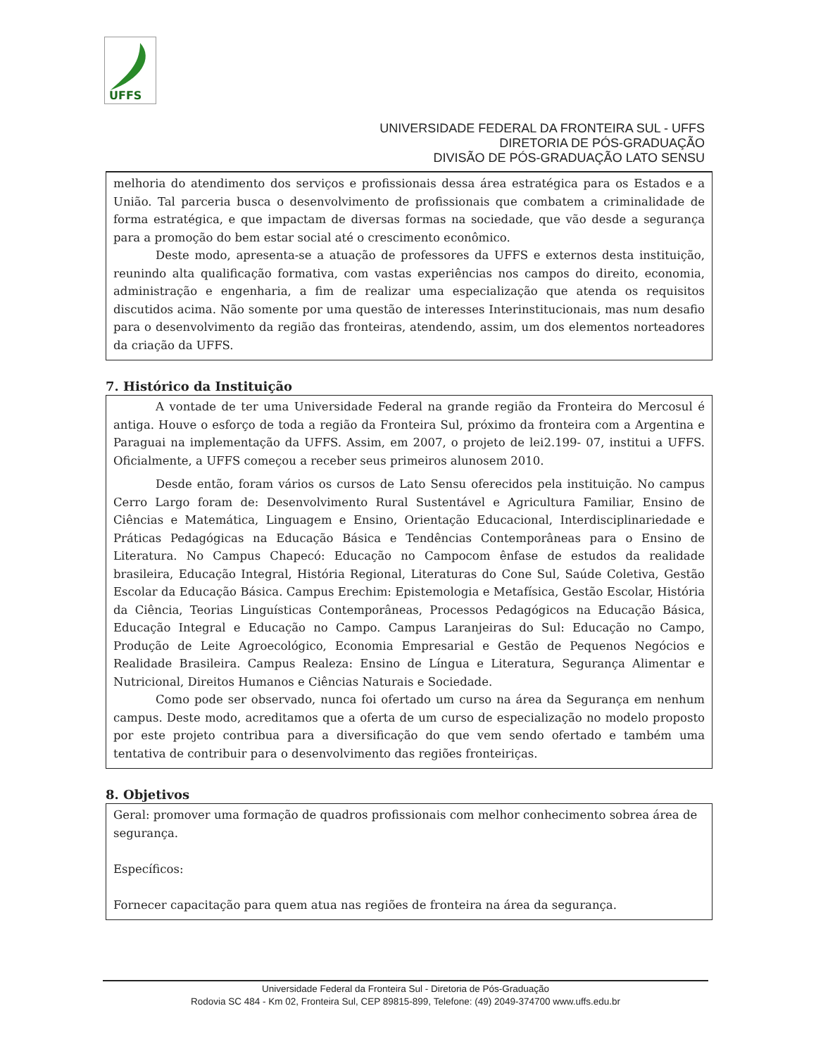UFFS
UNIVERSIDADE FEDERAL DA FRONTEIRA SUL - UFFS
DIRETORIA DE PÓS-GRADUAÇÃO
DIVISÃO DE PÓS-GRADUAÇÃO LATO SENSU
melhoria do atendimento dos serviços e profissionais dessa área estratégica para os Estados e a União. Tal parceria busca o desenvolvimento de profissionais que combatem a criminalidade de forma estratégica, e que impactam de diversas formas na sociedade, que vão desde a segurança para a promoção do bem estar social até o crescimento econômico.
Deste modo, apresenta-se a atuação de professores da UFFS e externos desta instituição, reunindo alta qualificação formativa, com vastas experiências nos campos do direito, economia, administração e engenharia, a fim de realizar uma especialização que atenda os requisitos discutidos acima. Não somente por uma questão de interesses Interinstitucionais, mas num desafio para o desenvolvimento da região das fronteiras, atendendo, assim, um dos elementos norteadores da criação da UFFS.
7. Histórico da Instituição
A vontade de ter uma Universidade Federal na grande região da Fronteira do Mercosul é antiga. Houve o esforço de toda a região da Fronteira Sul, próximo da fronteira com a Argentina e Paraguai na implementação da UFFS. Assim, em 2007, o projeto de lei2.199- 07, institui a UFFS. Oficialmente, a UFFS começou a receber seus primeiros alunosem 2010.
Desde então, foram vários os cursos de Lato Sensu oferecidos pela instituição. No campus Cerro Largo foram de: Desenvolvimento Rural Sustentável e Agricultura Familiar, Ensino de Ciências e Matemática, Linguagem e Ensino, Orientação Educacional, Interdisciplinariedade e Práticas Pedagógicas na Educação Básica e Tendências Contemporâneas para o Ensino de Literatura. No Campus Chapecó: Educação no Campocom ênfase de estudos da realidade brasileira, Educação Integral, História Regional, Literaturas do Cone Sul, Saúde Coletiva, Gestão Escolar da Educação Básica. Campus Erechim: Epistemologia e Metafísica, Gestão Escolar, História da Ciência, Teorias Linguísticas Contemporâneas, Processos Pedagógicos na Educação Básica, Educação Integral e Educação no Campo. Campus Laranjeiras do Sul: Educação no Campo, Produção de Leite Agroecológico, Economia Empresarial e Gestão de Pequenos Negócios e Realidade Brasileira. Campus Realeza: Ensino de Língua e Literatura, Segurança Alimentar e Nutricional, Direitos Humanos e Ciências Naturais e Sociedade.
Como pode ser observado, nunca foi ofertado um curso na área da Segurança em nenhum campus. Deste modo, acreditamos que a oferta de um curso de especialização no modelo proposto por este projeto contribua para a diversificação do que vem sendo ofertado e também uma tentativa de contribuir para o desenvolvimento das regiões fronteiriças.
8. Objetivos
Geral: promover uma formação de quadros profissionais com melhor conhecimento sobrea área de segurança.
Específicos:
Fornecer capacitação para quem atua nas regiões de fronteira na área da segurança.
Universidade Federal da Fronteira Sul - Diretoria de Pós-Graduação
Rodovia SC 484 - Km 02, Fronteira Sul, CEP 89815-899, Telefone: (49) 2049-374700 www.uffs.edu.br